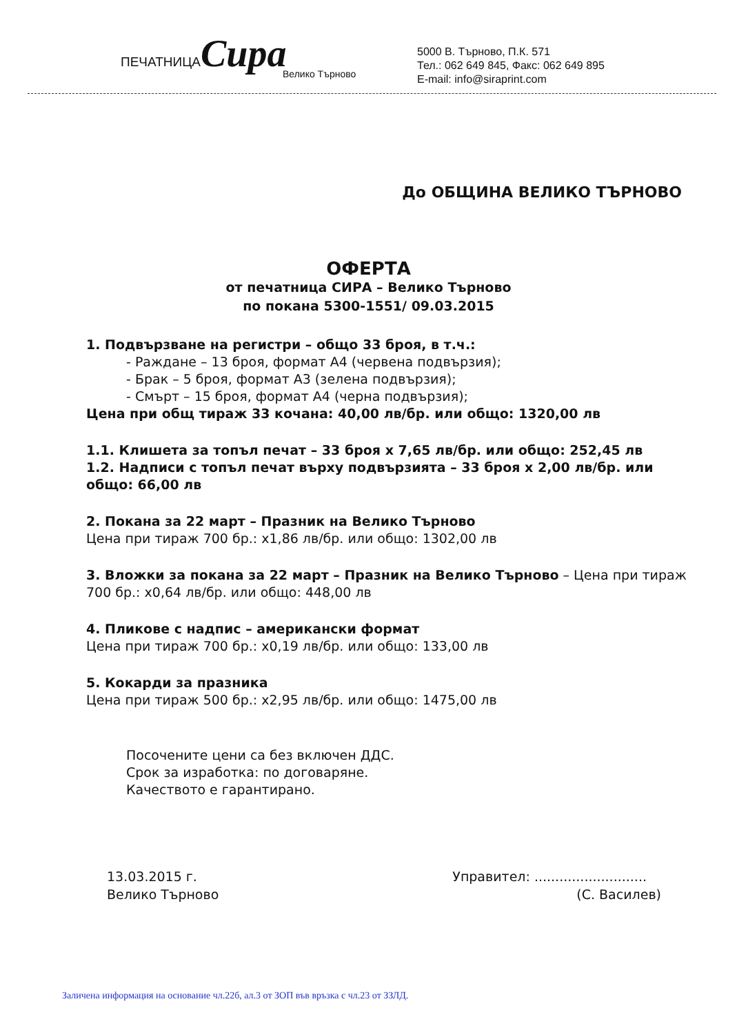ПЕЧАТНИЦАСира
Велико Търново
5000 В. Търново, П.К. 571
Тел.: 062 649 845, Факс: 062 649 895
E-mail: info@siraprint.com
До ОБЩИНА ВЕЛИКО ТЪРНОВО
ОФЕРТА
от печатница СИРА – Велико Търново
по покана 5300-1551/ 09.03.2015
1. Подвързване на регистри – общо 33 броя, в т.ч.:
- Раждане – 13 броя, формат А4 (червена подвързия);
- Брак – 5 броя, формат А3 (зелена подвързия);
- Смърт – 15 броя, формат А4 (черна подвързия);
Цена при общ тираж 33 кочана: 40,00 лв/бр. или общо: 1320,00 лв
1.1. Клишета за топъл печат – 33 броя х 7,65 лв/бр. или общо: 252,45 лв
1.2. Надписи с топъл печат върху подвързията – 33 броя х 2,00 лв/бр. или общо: 66,00 лв
2. Покана за 22 март – Празник на Велико Търново
Цена при тираж 700 бр.: х1,86 лв/бр. или общо: 1302,00 лв
3. Вложки за покана за 22 март – Празник на Велико Търново – Цена при тираж 700 бр.: х0,64 лв/бр. или общо: 448,00 лв
4. Пликове с надпис – американски формат
Цена при тираж 700 бр.: х0,19 лв/бр. или общо: 133,00 лв
5. Кокарди за празника
Цена при тираж 500 бр.: х2,95 лв/бр. или общо: 1475,00 лв
Посочените цени са без включен ДДС.
Срок за изработка: по договаряне.
Качеството е гарантирано.
13.03.2015 г.
Велико Търново
Управител: ...........................
(С. Василев)
Заличена информация на основание чл.22б, ал.3 от ЗОП във връзка с чл.23 от ЗЗЛД.